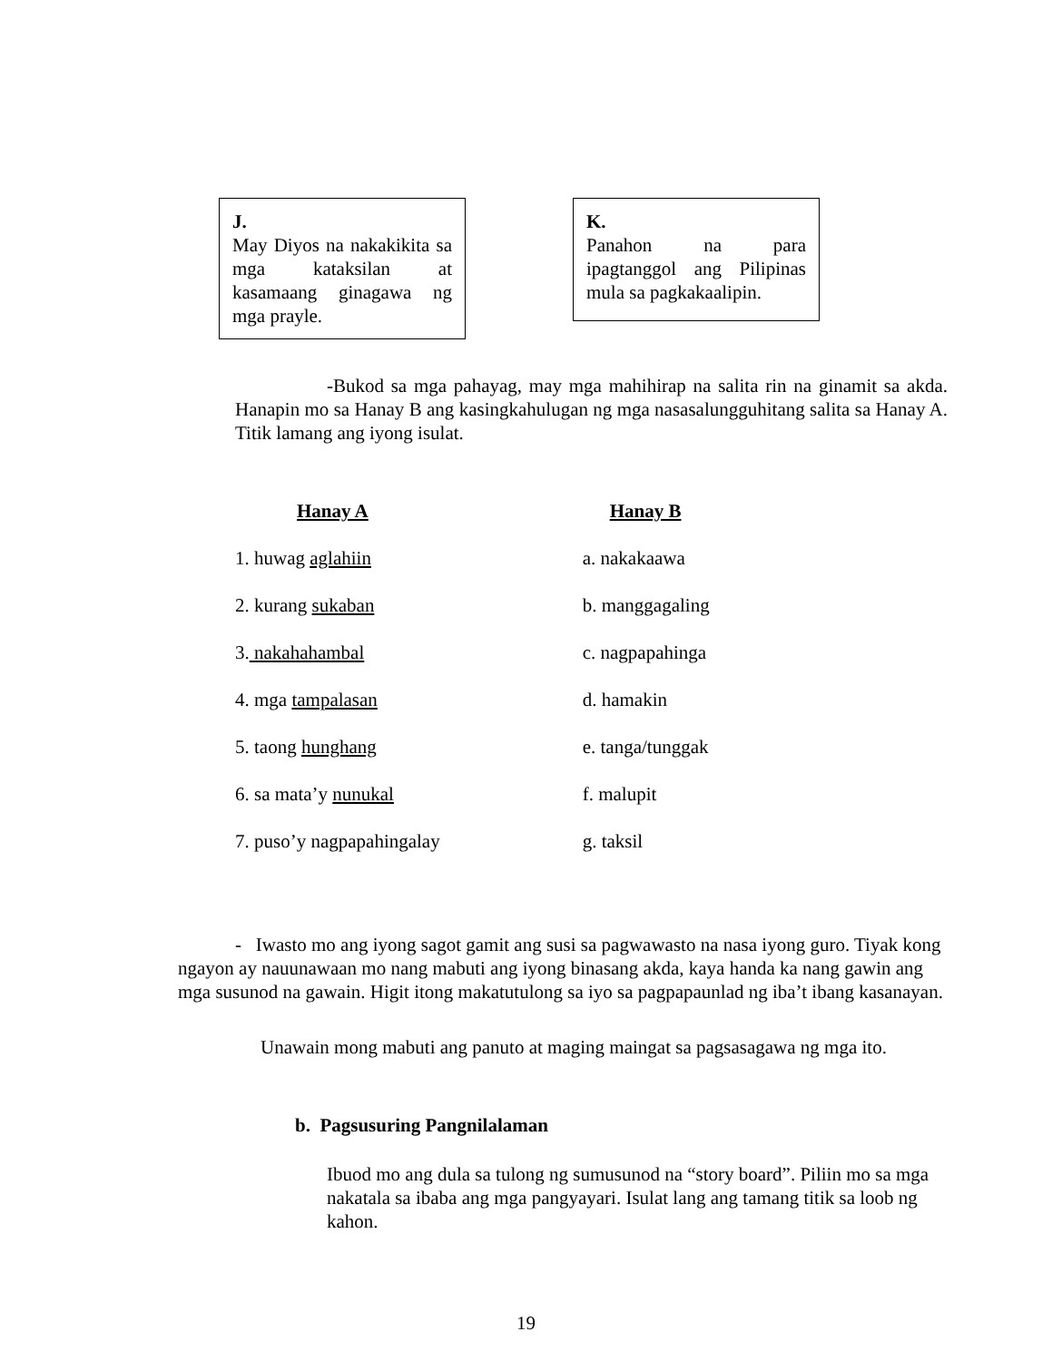J.
May Diyos na nakakikita sa mga kataksilan at kasamaang ginagawa ng mga prayle.
K.
Panahon na para ipagtanggol ang Pilipinas mula sa pagkakaalipin.
-Bukod sa mga pahayag, may mga mahihirap na salita rin na ginamit sa akda. Hanapin mo sa Hanay B ang kasingkahulugan ng mga nasasalungguhitang salita sa Hanay A. Titik lamang ang iyong isulat.
| Hanay A | Hanay B |
| --- | --- |
| 1. huwag aglahiin | a. nakakaawa |
| 2. kurang sukaban | b. manggagaling |
| 3. nakahahambal | c. nagpapahinga |
| 4. mga tampalasan | d. hamakin |
| 5. taong hunghang | e. tanga/tunggak |
| 6. sa mata’y nunukal | f. malupit |
| 7. puso’y nagpapahingalay | g. taksil |
- Iwasto mo ang iyong sagot gamit ang susi sa pagwawasto na nasa iyong guro. Tiyak kong ngayon ay nauunawaan mo nang mabuti ang iyong binasang akda, kaya handa ka nang gawin ang mga susunod na gawain. Higit itong makatutulong sa iyo sa pagpapaunlad ng iba’t ibang kasanayan.
Unawain mong mabuti ang panuto at maging maingat sa pagsasagawa ng mga ito.
b. Pagsusuring Pangnilalaman
Ibuod mo ang dula sa tulong ng sumusunod na “story board”. Piliin mo sa mga nakatala sa ibaba ang mga pangyayari. Isulat lang ang tamang titik sa loob ng kahon.
19